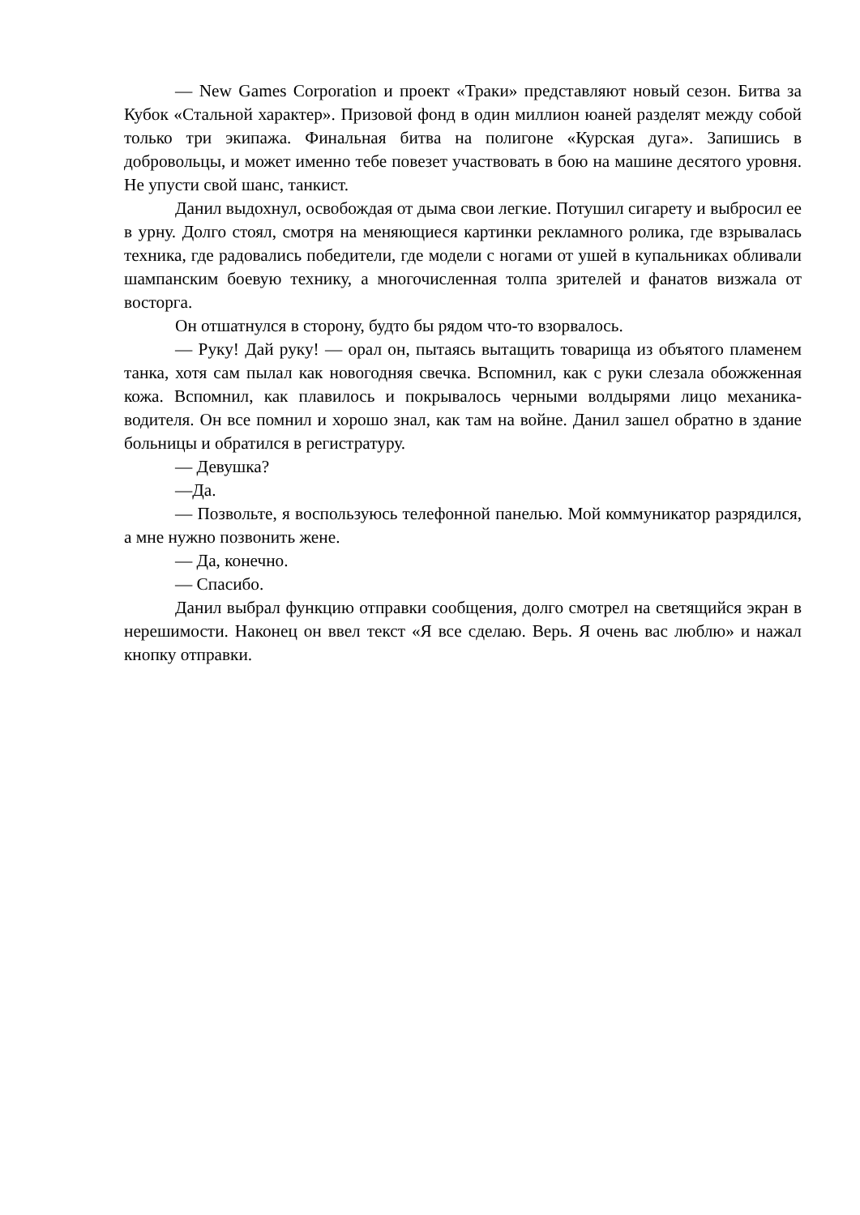— New Games Corporation и проект «Траки» представляют новый сезон. Битва за Кубок «Стальной характер». Призовой фонд в один миллион юаней разделят между собой только три экипажа. Финальная битва на полигоне «Курская дуга». Запишись в добровольцы, и может именно тебе повезет участвовать в бою на машине десятого уровня. Не упусти свой шанс, танкист.
Данил выдохнул, освобождая от дыма свои легкие. Потушил сигарету и выбросил ее в урну. Долго стоял, смотря на меняющиеся картинки рекламного ролика, где взрывалась техника, где радовались победители, где модели с ногами от ушей в купальниках обливали шампанским боевую технику, а многочисленная толпа зрителей и фанатов визжала от восторга.
Он отшатнулся в сторону, будто бы рядом что-то взорвалось.
— Руку! Дай руку! — орал он, пытаясь вытащить товарища из объятого пламенем танка, хотя сам пылал как новогодняя свечка. Вспомнил, как с руки слезала обожженная кожа. Вспомнил, как плавилось и покрывалось черными волдырями лицо механика-водителя. Он все помнил и хорошо знал, как там на войне. Данил зашел обратно в здание больницы и обратился в регистратуру.
— Девушка?
—Да.
— Позвольте, я воспользуюсь телефонной панелью. Мой коммуникатор разрядился, а мне нужно позвонить жене.
— Да, конечно.
— Спасибо.
Данил выбрал функцию отправки сообщения, долго смотрел на светящийся экран в нерешимости. Наконец он ввел текст «Я все сделаю. Верь. Я очень вас люблю» и нажал кнопку отправки.